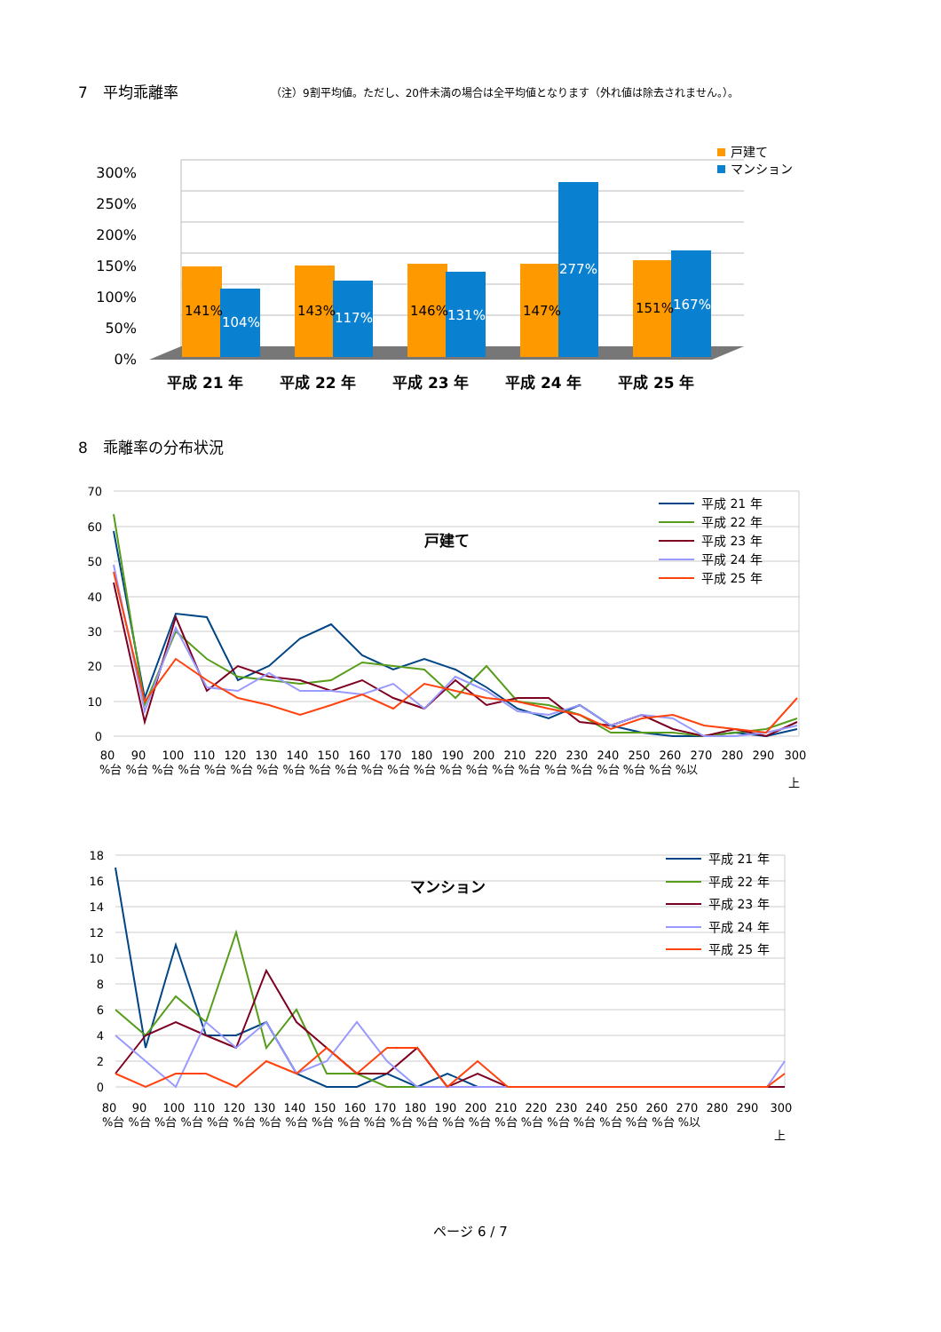7　平均乖離率
（注）9割平均値。ただし、20件未満の場合は全平均値となります（外れ値は除去されません。）。
300%
250%
200%
150%
100%
50%
0%
141%
143%
146%
147%
151%
104%
117%
131%
277%
167%
平成 21 年
平成 22 年
平成 23 年
平成 24 年
平成 25 年
戸建て
マンション
8　乖離率の分布状況
70
60
50
40
30
20
10
0
戸建て
平成 21 年
平成 22 年
平成 23 年
平成 24 年
平成 25 年
80
90
100
110
120
130
140
150
160
170
180
190
200
210
220
230
240
250
260
270
280
290
300
%台 %台 %台 %台 %台 %台 %台 %台 %台 %台 %台 %台 %台 %台 %台 %台 %台 %台 %台 %台 %台 %台 %以
上
18
16
14
12
10
8
6
4
2
0
マンション
平成 21 年
平成 22 年
平成 23 年
平成 24 年
平成 25 年
80
90
100
110
120
130
140
150
160
170
180
190
200
210
220
230
240
250
260
270
280
290
300
%台 %台 %台 %台 %台 %台 %台 %台 %台 %台 %台 %台 %台 %台 %台 %台 %台 %台 %台 %台 %台 %台 %以
上
ページ 6 / 7